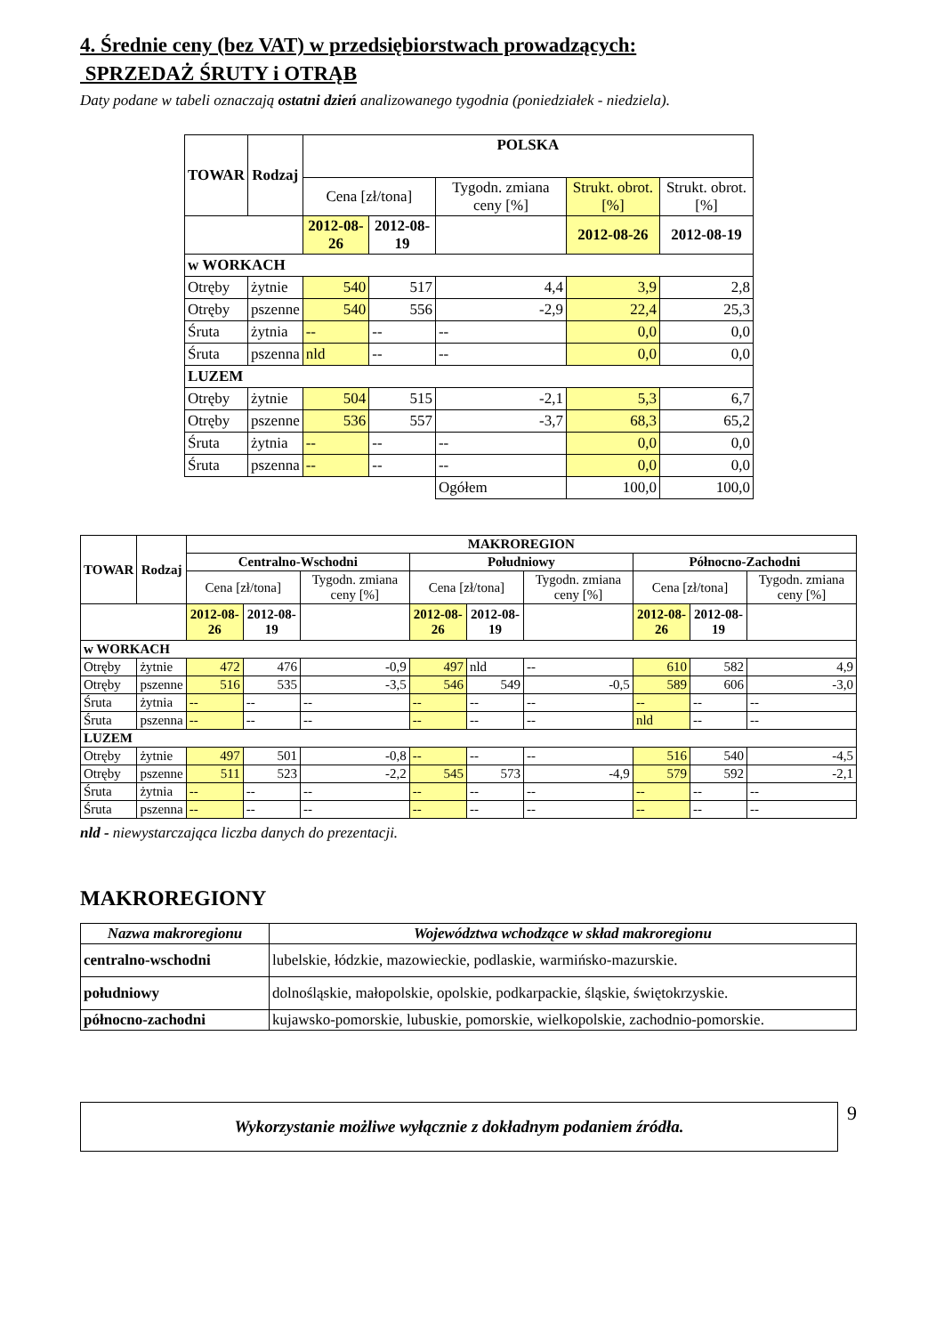4. Średnie ceny (bez VAT) w przedsiębiorstwach prowadzących:
SPRZEDAŻ ŚRUTY i OTRĄB
Daty podane w tabeli oznaczają ostatni dzień analizowanego tygodnia (poniedziałek - niedziela).
| TOWAR | Rodzaj | POLSKA | | | | |
| --- | --- | --- | --- | --- | --- | --- |
| | | Cena [zł/tona] | | Tygodn. zmiana ceny [%] | Strukt. obrot. [%] | Strukt. obrot. [%] |
| | | 2012-08-26 | 2012-08-19 | | 2012-08-26 | 2012-08-19 |
| w WORKACH | | | | | | |
| Otręby | żytnie | 540 | 517 | 4,4 | 3,9 | 2,8 |
| Otręby | pszenne | 540 | 556 | -2,9 | 22,4 | 25,3 |
| Śruta | żytnia | -- | -- | -- | 0,0 | 0,0 |
| Śruta | pszenna | nld | -- | -- | 0,0 | 0,0 |
| LUZEM | | | | | | |
| Otręby | żytnie | 504 | 515 | -2,1 | 5,3 | 6,7 |
| Otręby | pszenne | 536 | 557 | -3,7 | 68,3 | 65,2 |
| Śruta | żytnia | -- | -- | -- | 0,0 | 0,0 |
| Śruta | pszenna | -- | -- | -- | 0,0 | 0,0 |
| | | | | Ogółem | 100,0 | 100,0 |
| TOWAR | Rodzaj | MAKROREGION | | | | | | | | |
| --- | --- | --- | --- | --- | --- | --- | --- | --- | --- | --- |
| | | Centralno-Wschodni | | | Południowy | | | Północno-Zachodni | | |
| | | Cena [zł/tona] | | Tygodn. zmiana ceny [%] | Cena [zł/tona] | | Tygodn. zmiana ceny [%] | Cena [zł/tona] | | Tygodn. zmiana ceny [%] |
| | | 2012-08-26 | 2012-08-19 | | 2012-08-26 | 2012-08-19 | | 2012-08-26 | 2012-08-19 | |
| w WORKACH | | | | | | | | | | |
| Otręby | żytnie | 472 | 476 | -0,9 | 497 | nld | -- | 610 | 582 | 4,9 |
| Otręby | pszenne | 516 | 535 | -3,5 | 546 | 549 | -0,5 | 589 | 606 | -3,0 |
| Śruta | żytnia | -- | -- | -- | -- | -- | -- | -- | -- | -- |
| Śruta | pszenna | -- | -- | -- | -- | -- | -- | nld | -- | -- |
| LUZEM | | | | | | | | | | |
| Otręby | żytnie | 497 | 501 | -0,8 | -- | -- | -- | 516 | 540 | -4,5 |
| Otręby | pszenne | 511 | 523 | -2,2 | 545 | 573 | -4,9 | 579 | 592 | -2,1 |
| Śruta | żytnia | -- | -- | -- | -- | -- | -- | -- | -- | -- |
| Śruta | pszenna | -- | -- | -- | -- | -- | -- | -- | -- | -- |
nld - niewystarczająca liczba danych do prezentacji.
MAKROREGIONY
| Nazwa makroregionu | Województwa wchodzące w skład makroregionu |
| --- | --- |
| centralno-wschodni | lubelskie, łódzkie, mazowieckie, podlaskie, warmińsko-mazurskie. |
| południowy | dolnośląskie, małopolskie, opolskie, podkarpackie, śląskie, świętokrzyskie. |
| północno-zachodni | kujawsko-pomorskie, lubuskie, pomorskie, wielkopolskie, zachodnio-pomorskie. |
Wykorzystanie możliwe wyłącznie z dokładnym podaniem źródła.
9